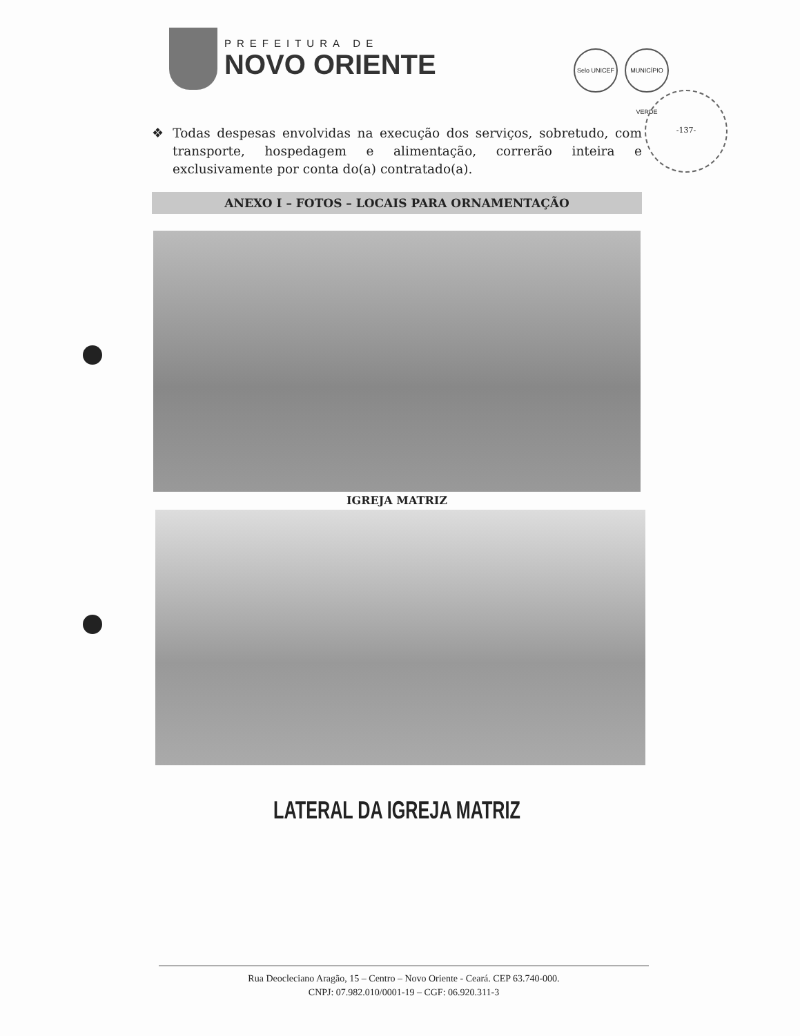PREFEITURA DE
NOVO ORIENTE
Selo UNICEF MUNICÍPIO VERDE
-137-
❖ Todas despesas envolvidas na execução dos serviços, sobretudo, com transporte, hospedagem e alimentação, correrão inteira e exclusivamente por conta do(a) contratado(a).
ANEXO I – FOTOS – LOCAIS PARA ORNAMENTAÇÃO
IGREJA MATRIZ
LATERAL DA IGREJA MATRIZ
Rua Deocleciano Aragão, 15 – Centro – Novo Oriente - Ceará. CEP 63.740-000.
CNPJ: 07.982.010/0001-19 – CGF: 06.920.311-3